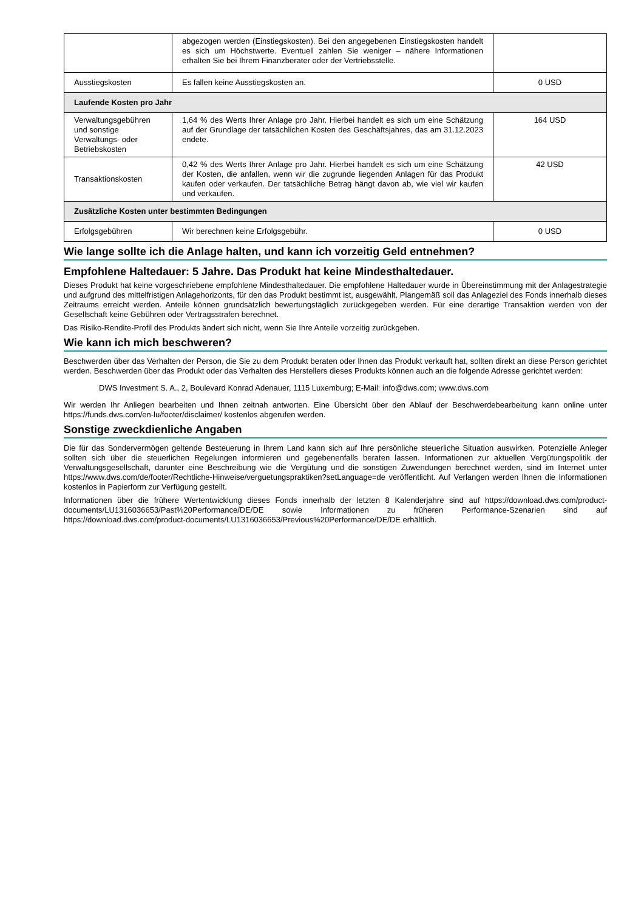| | abgezogen werden (Einstiegskosten). Bei den angegebenen Einstiegskosten handelt es sich um Höchstwerte. Eventuell zahlen Sie weniger – nähere Informationen erhalten Sie bei Ihrem Finanzberater oder der Vertriebsstelle. | |
| Ausstiegskosten | Es fallen keine Ausstiegskosten an. | 0 USD |
| Laufende Kosten pro Jahr | | |
| Verwaltungsgebühren und sonstige Verwaltungs- oder Betriebskosten | 1,64 % des Werts Ihrer Anlage pro Jahr. Hierbei handelt es sich um eine Schätzung auf der Grundlage der tatsächlichen Kosten des Geschäftsjahres, das am 31.12.2023 endete. | 164 USD |
| Transaktionskosten | 0,42 % des Werts Ihrer Anlage pro Jahr. Hierbei handelt es sich um eine Schätzung der Kosten, die anfallen, wenn wir die zugrunde liegenden Anlagen für das Produkt kaufen oder verkaufen. Der tatsächliche Betrag hängt davon ab, wie viel wir kaufen und verkaufen. | 42 USD |
| Zusätzliche Kosten unter bestimmten Bedingungen | | |
| Erfolgsgebühren | Wir berechnen keine Erfolgsgebühr. | 0 USD |
Wie lange sollte ich die Anlage halten, und kann ich vorzeitig Geld entnehmen?
Empfohlene Haltedauer: 5 Jahre. Das Produkt hat keine Mindesthaltedauer.
Dieses Produkt hat keine vorgeschriebene empfohlene Mindesthaltedauer. Die empfohlene Haltedauer wurde in Übereinstimmung mit der Anlagestrategie und aufgrund des mittelfristigen Anlagehorizonts, für den das Produkt bestimmt ist, ausgewählt. Plangemäß soll das Anlageziel des Fonds innerhalb dieses Zeitraums erreicht werden. Anteile können grundsätzlich bewertungstäglich zurückgegeben werden. Für eine derartige Transaktion werden von der Gesellschaft keine Gebühren oder Vertragsstrafen berechnet.
Das Risiko-Rendite-Profil des Produkts ändert sich nicht, wenn Sie Ihre Anteile vorzeitig zurückgeben.
Wie kann ich mich beschweren?
Beschwerden über das Verhalten der Person, die Sie zu dem Produkt beraten oder Ihnen das Produkt verkauft hat, sollten direkt an diese Person gerichtet werden. Beschwerden über das Produkt oder das Verhalten des Herstellers dieses Produkts können auch an die folgende Adresse gerichtet werden:
DWS Investment S. A., 2, Boulevard Konrad Adenauer, 1115 Luxemburg; E-Mail: info@dws.com; www.dws.com
Wir werden Ihr Anliegen bearbeiten und Ihnen zeitnah antworten. Eine Übersicht über den Ablauf der Beschwerdebearbeitung kann online unter https://funds.dws.com/en-lu/footer/disclaimer/ kostenlos abgerufen werden.
Sonstige zweckdienliche Angaben
Die für das Sondervermögen geltende Besteuerung in Ihrem Land kann sich auf Ihre persönliche steuerliche Situation auswirken. Potenzielle Anleger sollten sich über die steuerlichen Regelungen informieren und gegebenenfalls beraten lassen. Informationen zur aktuellen Vergütungspolitik der Verwaltungsgesellschaft, darunter eine Beschreibung wie die Vergütung und die sonstigen Zuwendungen berechnet werden, sind im Internet unter https://www.dws.com/de/footer/Rechtliche-Hinweise/verguetungspraktiken?setLanguage=de veröffentlicht. Auf Verlangen werden Ihnen die Informationen kostenlos in Papierform zur Verfügung gestellt.
Informationen über die frühere Wertentwicklung dieses Fonds innerhalb der letzten 8 Kalenderjahre sind auf https://download.dws.com/product-documents/LU1316036653/Past%20Performance/DE/DE sowie Informationen zu früheren Performance-Szenarien sind auf https://download.dws.com/product-documents/LU1316036653/Previous%20Performance/DE/DE erhältlich.